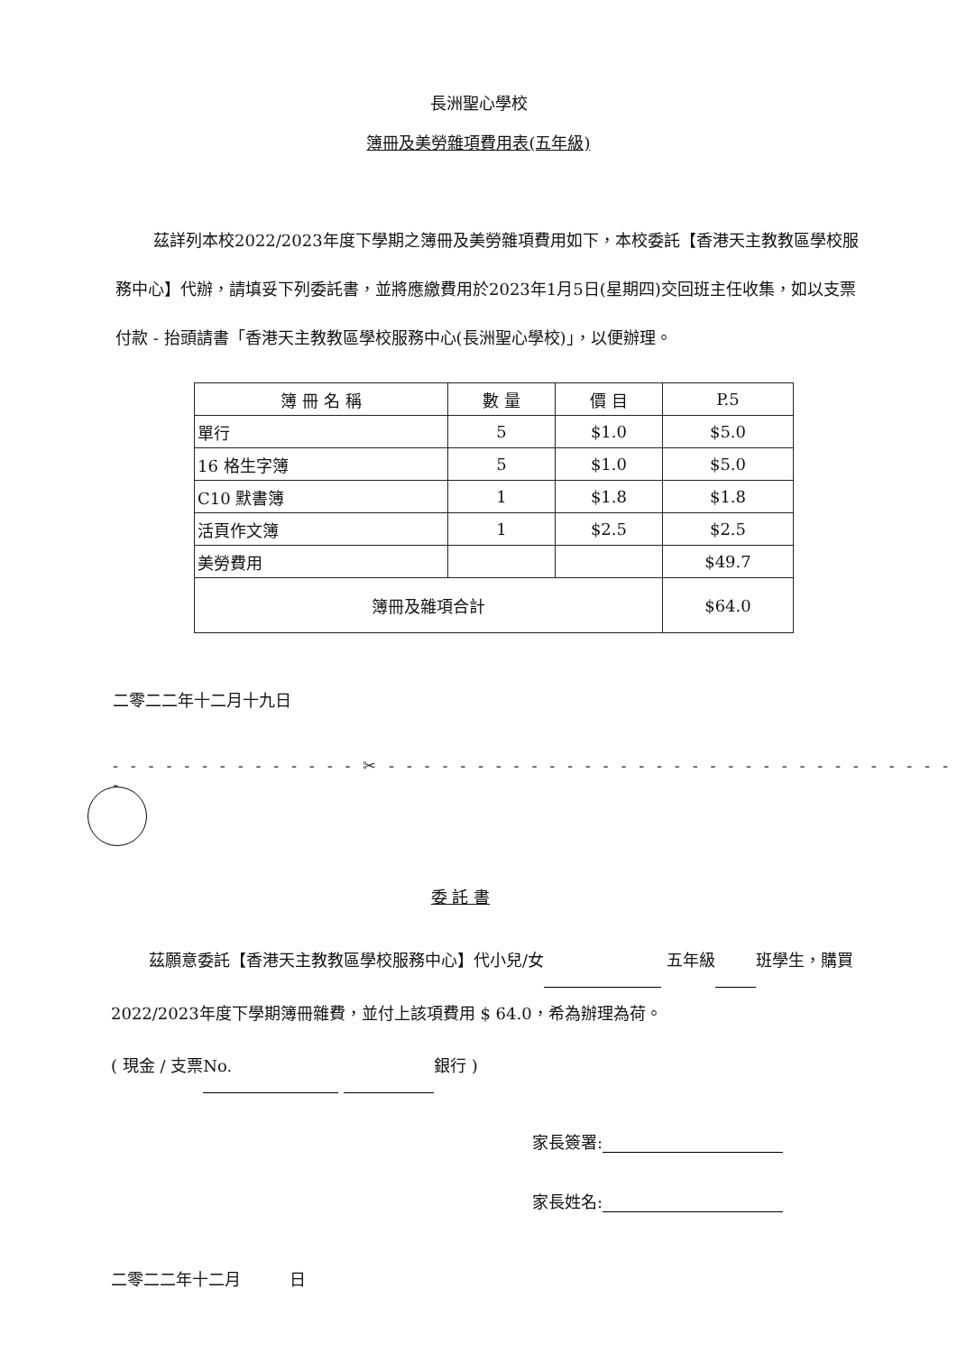長洲聖心學校
簿冊及美勞雜項費用表(五年級)
茲詳列本校2022/2023年度下學期之簿冊及美勞雜項費用如下，本校委託【香港天主教教區學校服務中心】代辦，請填妥下列委託書，並將應繳費用於2023年1月5日(星期四)交回班主任收集，如以支票付款 - 抬頭請書「香港天主教教區學校服務中心(長洲聖心學校)」，以便辦理。
| 簿 冊 名 稱 | 數 量 | 價 目 | P.5 |
| --- | --- | --- | --- |
| 單行 | 5 | $1.0 | $5.0 |
| 16 格生字簿 | 5 | $1.0 | $5.0 |
| C10 默書簿 | 1 | $1.8 | $1.8 |
| 活頁作文簿 | 1 | $2.5 | $2.5 |
| 美勞費用 | | | $49.7 |
| 簿冊及雜項合計 | | | $64.0 |
二零二二年十二月十九日
- - - - - - - - - - - - - - ✂ - - - - - - - - - - - - - - - - - - - - - - - - - - - - - - - - -
委 託 書
茲願意委託【香港天主教教區學校服務中心】代小兒/女 五年級 班學生，購買2022/2023年度下學期簿冊雜費，並付上該項費用 $ 64.0，希為辦理為荷。
( 現金 / 支票 No. 銀行 )
家長簽署:
家長姓名:
二零二二年十二月　　　日